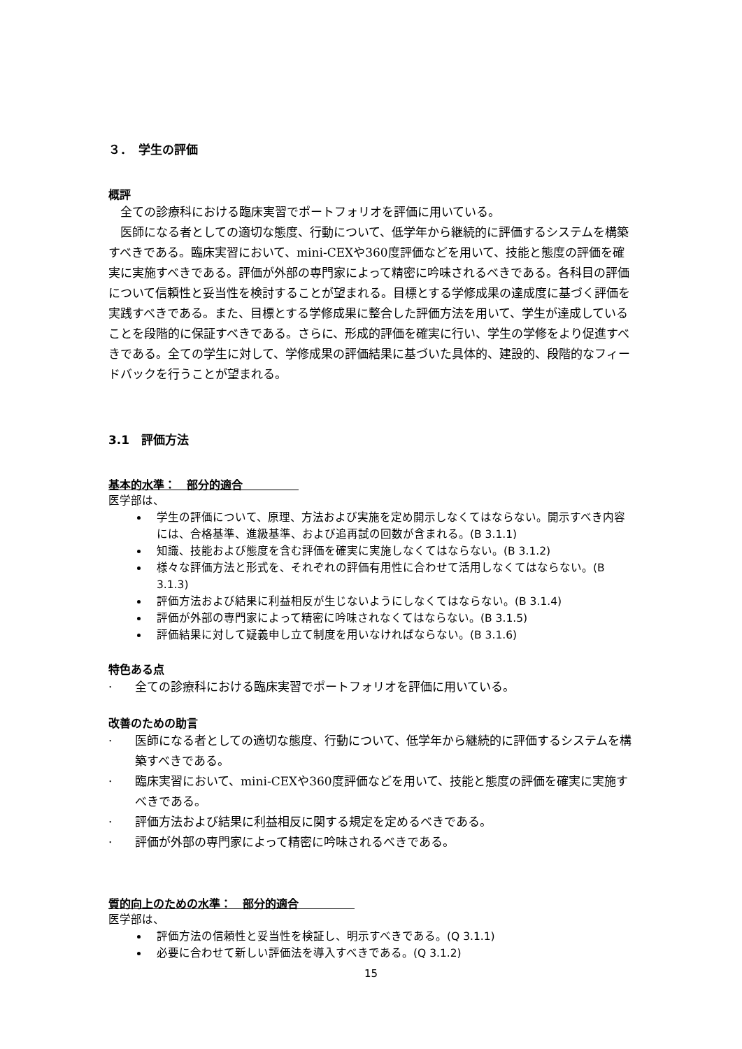３．　学生の評価
概評
全ての診療科における臨床実習でポートフォリオを評価に用いている。
医師になる者としての適切な態度、行動について、低学年から継続的に評価するシステムを構築すべきである。臨床実習において、mini-CEXや360度評価などを用いて、技能と態度の評価を確実に実施すべきである。評価が外部の専門家によって精密に吟味されるべきである。各科目の評価について信頼性と妥当性を検討することが望まれる。目標とする学修成果の達成度に基づく評価を実践すべきである。また、目標とする学修成果に整合した評価方法を用いて、学生が達成していることを段階的に保証すべきである。さらに、形成的評価を確実に行い、学生の学修をより促進すべきである。全ての学生に対して、学修成果の評価結果に基づいた具体的、建設的、段階的なフィードバックを行うことが望まれる。
3.1　評価方法
基本的水準：　部分的適合　　　　　
医学部は、
学生の評価について、原理、方法および実施を定め開示しなくてはならない。開示すべき内容には、合格基準、進級基準、および追再試の回数が含まれる。(B 3.1.1)
知識、技能および態度を含む評価を確実に実施しなくてはならない。(B 3.1.2)
様々な評価方法と形式を、それぞれの評価有用性に合わせて活用しなくてはならない。(B 3.1.3)
評価方法および結果に利益相反が生じないようにしなくてはならない。(B 3.1.4)
評価が外部の専門家によって精密に吟味されなくてはならない。(B 3.1.5)
評価結果に対して疑義申し立て制度を用いなければならない。(B 3.1.6)
特色ある点
· 全ての診療科における臨床実習でポートフォリオを評価に用いている。
改善のための助言
· 医師になる者としての適切な態度、行動について、低学年から継続的に評価するシステムを構築すべきである。
· 臨床実習において、mini-CEXや360度評価などを用いて、技能と態度の評価を確実に実施すべきである。
· 評価方法および結果に利益相反に関する規定を定めるべきである。
· 評価が外部の専門家によって精密に吟味されるべきである。
質的向上のための水準：　部分的適合　　　　　
医学部は、
評価方法の信頼性と妥当性を検証し、明示すべきである。(Q 3.1.1)
必要に合わせて新しい評価法を導入すべきである。(Q 3.1.2)
15